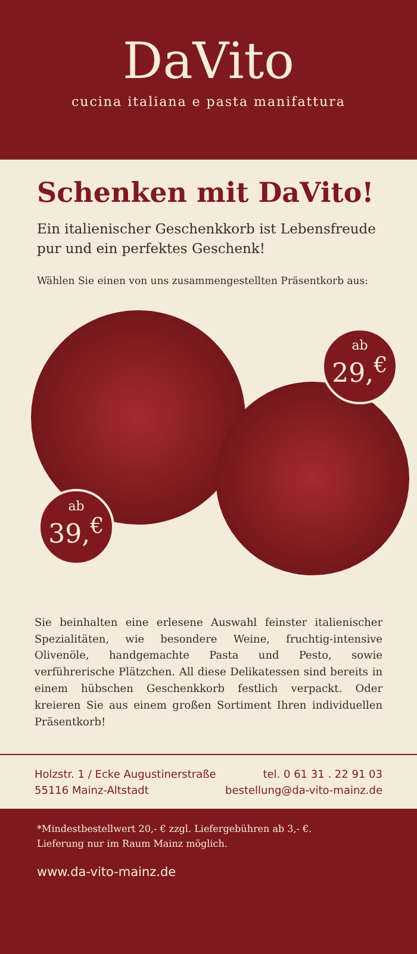DaVito
cucina italiana e pasta manifattura
Schenken mit DaVito!
Ein italienischer Geschenkkorb ist Lebensfreude pur und ein perfektes Geschenk!
Wählen Sie einen von uns zusammengestellten Präsentkorb aus:
ab
29,<sup>€</sup>
ab
39,<sup>€</sup>
Sie beinhalten eine erlesene Auswahl feinster italienischer Spezialitäten, wie besondere Weine, fruchtig-intensive Olivenöle, handgemachte Pasta und Pesto, sowie verführerische Plätzchen. All diese Delikatessen sind bereits in einem hübschen Geschenkkorb festlich verpackt. Oder kreieren Sie aus einem großen Sortiment Ihren individuellen Präsentkorb!
Holzstr. 1 / Ecke Augustinerstraße
55116 Mainz-Altstadt
tel. 0 61 31 . 22 91 03
bestellung@da-vito-mainz.de
*Mindestbestellwert 20,- € zzgl. Liefergebühren ab 3,- €.
Lieferung nur im Raum Mainz möglich.
www.da-vito-mainz.de